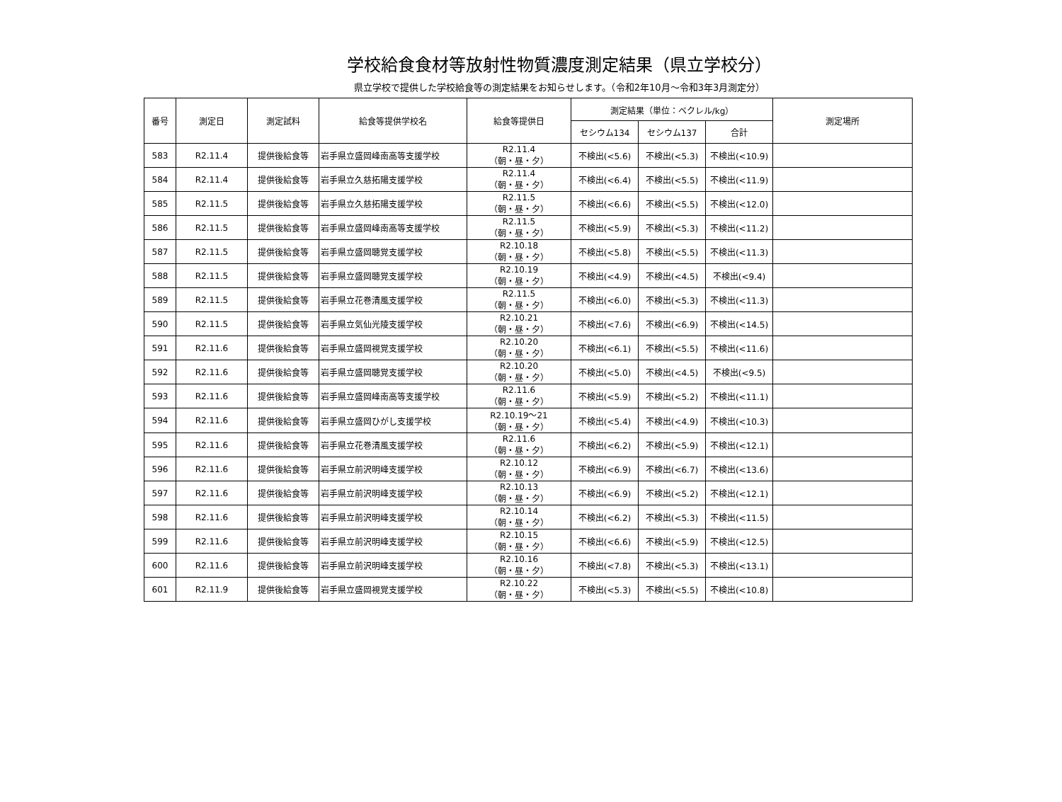学校給食食材等放射性物質濃度測定結果（県立学校分）
県立学校で提供した学校給食等の測定結果をお知らせします。（令和2年10月～令和3年3月測定分）
| 番号 | 測定日 | 測定試料 | 給食等提供学校名 | 給食等提供日 | 測定結果（単位：ベクレル/kg） | | | 測定場所 |
| --- | --- | --- | --- | --- | --- | --- | --- | --- |
| | | | | | セシウム134 | セシウム137 | 合計 | |
| 583 | R2.11.4 | 提供後給食等 | 岩手県立盛岡峰南高等支援学校 | R2.11.4 （朝・昼・夕） | 不検出(<5.6) | 不検出(<5.3) | 不検出(<10.9) | |
| 584 | R2.11.4 | 提供後給食等 | 岩手県立久慈拓陽支援学校 | R2.11.4 （朝・昼・夕） | 不検出(<6.4) | 不検出(<5.5) | 不検出(<11.9) | |
| 585 | R2.11.5 | 提供後給食等 | 岩手県立久慈拓陽支援学校 | R2.11.5 （朝・昼・夕） | 不検出(<6.6) | 不検出(<5.5) | 不検出(<12.0) | |
| 586 | R2.11.5 | 提供後給食等 | 岩手県立盛岡峰南高等支援学校 | R2.11.5 （朝・昼・夕） | 不検出(<5.9) | 不検出(<5.3) | 不検出(<11.2) | |
| 587 | R2.11.5 | 提供後給食等 | 岩手県立盛岡聴覚支援学校 | R2.10.18 （朝・昼・夕） | 不検出(<5.8) | 不検出(<5.5) | 不検出(<11.3) | |
| 588 | R2.11.5 | 提供後給食等 | 岩手県立盛岡聴覚支援学校 | R2.10.19 （朝・昼・夕） | 不検出(<4.9) | 不検出(<4.5) | 不検出(<9.4) | |
| 589 | R2.11.5 | 提供後給食等 | 岩手県立花巻清風支援学校 | R2.11.5 （朝・昼・夕） | 不検出(<6.0) | 不検出(<5.3) | 不検出(<11.3) | |
| 590 | R2.11.5 | 提供後給食等 | 岩手県立気仙光陵支援学校 | R2.10.21 （朝・昼・夕） | 不検出(<7.6) | 不検出(<6.9) | 不検出(<14.5) | |
| 591 | R2.11.6 | 提供後給食等 | 岩手県立盛岡視覚支援学校 | R2.10.20 （朝・昼・夕） | 不検出(<6.1) | 不検出(<5.5) | 不検出(<11.6) | |
| 592 | R2.11.6 | 提供後給食等 | 岩手県立盛岡聴覚支援学校 | R2.10.20 （朝・昼・夕） | 不検出(<5.0) | 不検出(<4.5) | 不検出(<9.5) | |
| 593 | R2.11.6 | 提供後給食等 | 岩手県立盛岡峰南高等支援学校 | R2.11.6 （朝・昼・夕） | 不検出(<5.9) | 不検出(<5.2) | 不検出(<11.1) | |
| 594 | R2.11.6 | 提供後給食等 | 岩手県立盛岡ひがし支援学校 | R2.10.19～21 （朝・昼・夕） | 不検出(<5.4) | 不検出(<4.9) | 不検出(<10.3) | |
| 595 | R2.11.6 | 提供後給食等 | 岩手県立花巻清風支援学校 | R2.11.6 （朝・昼・夕） | 不検出(<6.2) | 不検出(<5.9) | 不検出(<12.1) | |
| 596 | R2.11.6 | 提供後給食等 | 岩手県立前沢明峰支援学校 | R2.10.12 （朝・昼・夕） | 不検出(<6.9) | 不検出(<6.7) | 不検出(<13.6) | |
| 597 | R2.11.6 | 提供後給食等 | 岩手県立前沢明峰支援学校 | R2.10.13 （朝・昼・夕） | 不検出(<6.9) | 不検出(<5.2) | 不検出(<12.1) | |
| 598 | R2.11.6 | 提供後給食等 | 岩手県立前沢明峰支援学校 | R2.10.14 （朝・昼・夕） | 不検出(<6.2) | 不検出(<5.3) | 不検出(<11.5) | |
| 599 | R2.11.6 | 提供後給食等 | 岩手県立前沢明峰支援学校 | R2.10.15 （朝・昼・夕） | 不検出(<6.6) | 不検出(<5.9) | 不検出(<12.5) | |
| 600 | R2.11.6 | 提供後給食等 | 岩手県立前沢明峰支援学校 | R2.10.16 （朝・昼・夕） | 不検出(<7.8) | 不検出(<5.3) | 不検出(<13.1) | |
| 601 | R2.11.9 | 提供後給食等 | 岩手県立盛岡視覚支援学校 | R2.10.22 （朝・昼・夕） | 不検出(<5.3) | 不検出(<5.5) | 不検出(<10.8) | |